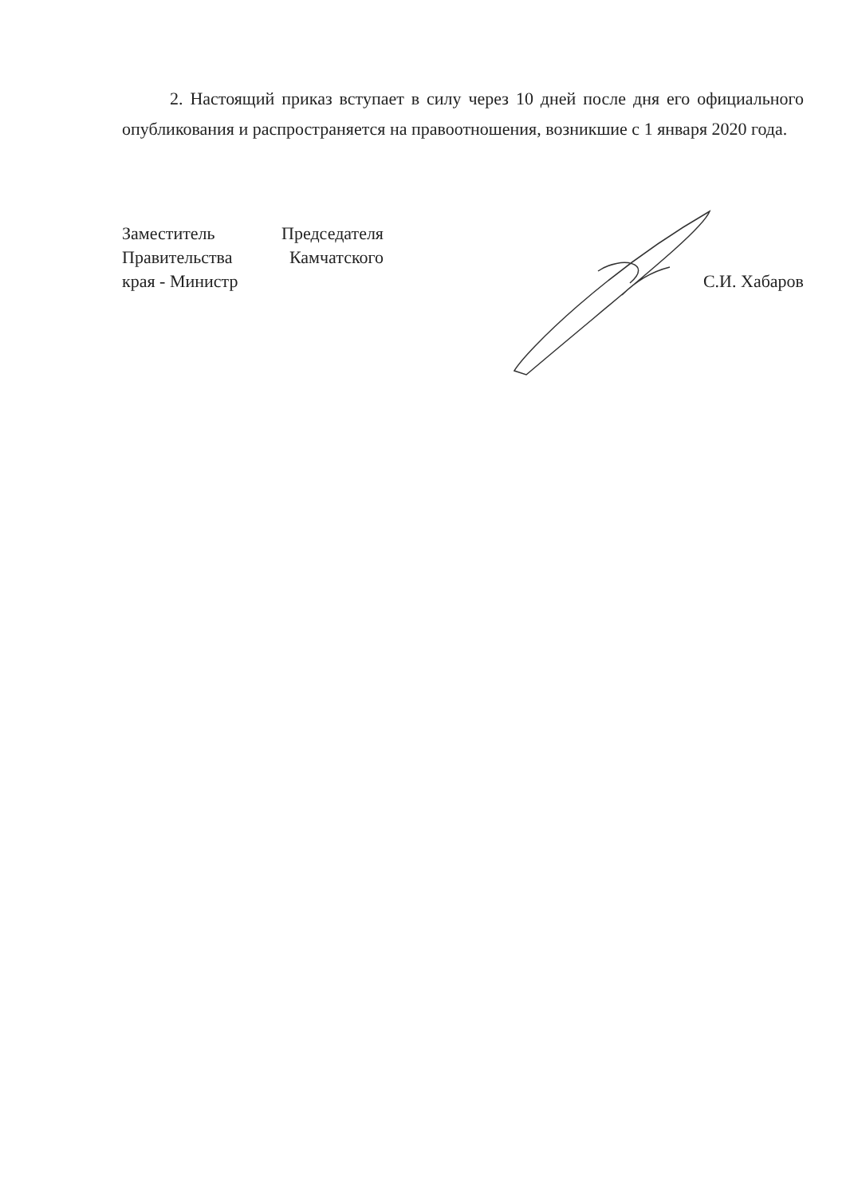2. Настоящий приказ вступает в силу через 10 дней после дня его официального опубликования и распространяется на правоотношения, возникшие с 1 января 2020 года.
Заместитель Председателя
Правительства Камчатского
края - Министр
С.И. Хабаров